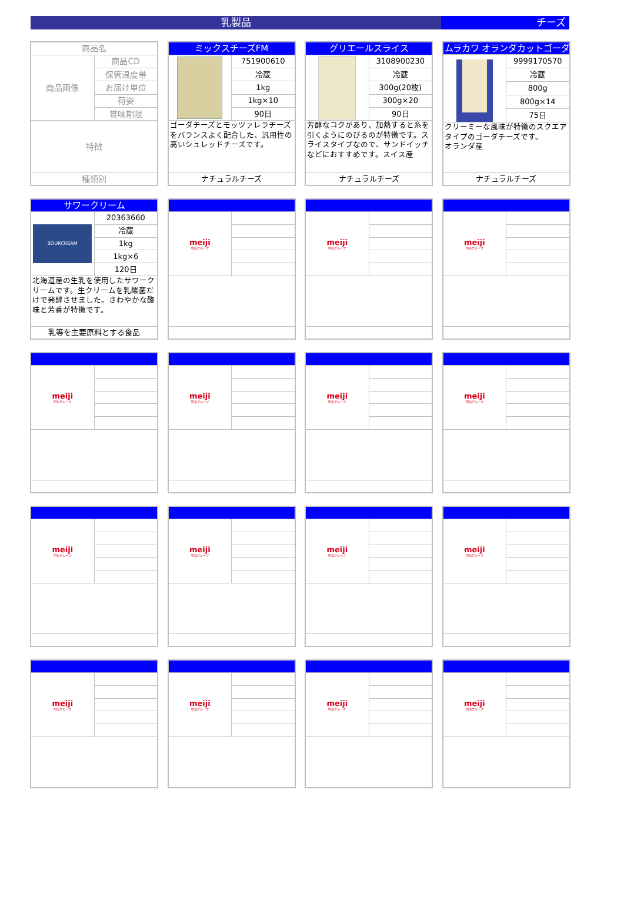乳製品 チーズ
| 商品名 | |
| 商品画像 | 商品CD |
| | 保管温度帯 |
| | お届け単位 |
| | 荷姿 |
| | 賞味期限 |
| 特徴 | |
| 種類別 | |
| ミックスチーズFM | |
| | 751900610 |
| | 冷蔵 |
| | 1kg |
| | 1kg×10 |
| | 90日 |
| ゴーダチーズとモッツァレラチーズをバランスよく配合した、汎用性の高いシュレッドチーズです。 | |
| ナチュラルチーズ | |
| グリエールスライス | |
| | 3108900230 |
| | 冷蔵 |
| | 300g(20枚) |
| | 300g×20 |
| | 90日 |
| 芳醇なコクがあり、加熱すると糸を引くようにのびるのが特徴です。スライスタイプなので、サンドイッチなどにおすすめです。スイス産 | |
| ナチュラルチーズ | |
| ムラカワ オランダカットゴーダ | |
| | 9999170570 |
| | 冷蔵 |
| | 800g |
| | 800g×14 |
| | 75日 |
| クリーミーな風味が特徴のスクエアタイプのゴーダチーズです。 オランダ産 | |
| ナチュラルチーズ | |
| サワークリーム | |
| SOURCREAM | 20363660 |
| | 冷蔵 |
| | 1kg |
| | 1kg×6 |
| | 120日 |
| 北海道産の生乳を使用したサワークリームです。生クリームを乳酸菌だけで発酵させました。さわやかな酸味と芳香が特徴です。 | |
| 乳等を主要原料とする食品 | |
| meiji 明治グループ | |
| meiji 明治グループ | |
| meiji 明治グループ | |
| meiji 明治グループ | |
| meiji 明治グループ | |
| meiji 明治グループ | |
| meiji 明治グループ | |
| meiji 明治グループ | |
| meiji 明治グループ | |
| meiji 明治グループ | |
| meiji 明治グループ | |
| meiji 明治グループ | |
| meiji 明治グループ | |
| meiji 明治グループ | |
| meiji 明治グループ | |